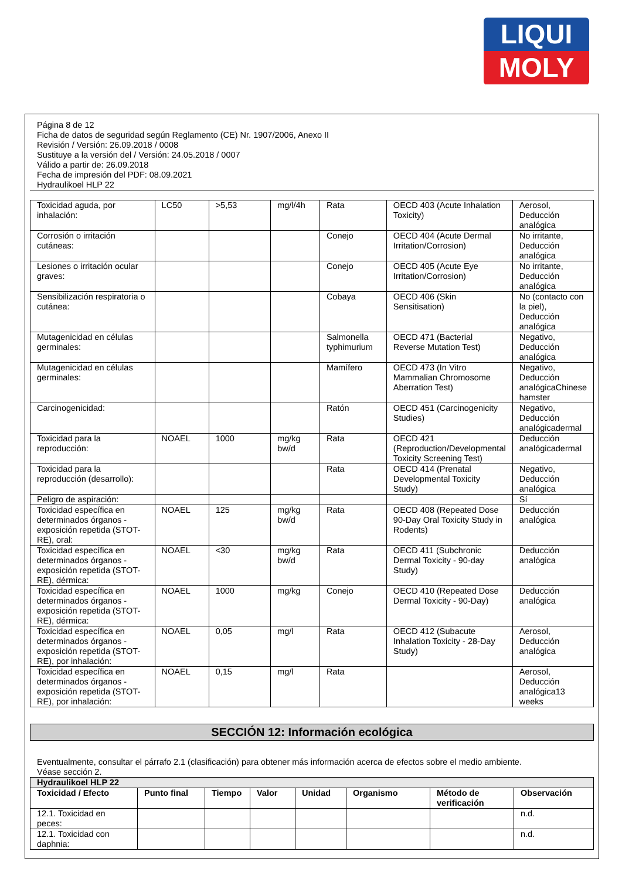LIQUI
MOLY
Página 8 de 12
Ficha de datos de seguridad según Reglamento (CE) Nr. 1907/2006, Anexo II
Revisión / Versión: 26.09.2018 / 0008
Sustituye a la versión del / Versión: 24.05.2018 / 0007
Válido a partir de: 26.09.2018
Fecha de impresión del PDF: 08.09.2021
Hydraulikoel HLP 22
| Toxicidad aguda, por inhalación: | LC50 | >5,53 | mg/l/4h | Rata | OECD 403 (Acute Inhalation Toxicity) | Aerosol, Deducción analógica |
| Corrosión o irritación cutáneas: | | | | Conejo | OECD 404 (Acute Dermal Irritation/Corrosion) | No irritante, Deducción analógica |
| Lesiones o irritación ocular graves: | | | | Conejo | OECD 405 (Acute Eye Irritation/Corrosion) | No irritante, Deducción analógica |
| Sensibilización respiratoria o cutánea: | | | | Cobaya | OECD 406 (Skin Sensitisation) | No (contacto con la piel), Deducción analógica |
| Mutagenicidad en células germinales: | | | | Salmonella typhimurium | OECD 471 (Bacterial Reverse Mutation Test) | Negativo, Deducción analógica |
| Mutagenicidad en células germinales: | | | | Mamífero | OECD 473 (In Vitro Mammalian Chromosome Aberration Test) | Negativo, Deducción analógicaChinese hamster |
| Carcinogenicidad: | | | | Ratón | OECD 451 (Carcinogenicity Studies) | Negativo, Deducción analógicadermal |
| Toxicidad para la reproducción: | NOAEL | 1000 | mg/kg bw/d | Rata | OECD 421 (Reproduction/Developmental Toxicity Screening Test) | Deducción analógicadermal |
| Toxicidad para la reproducción (desarrollo): | | | | Rata | OECD 414 (Prenatal Developmental Toxicity Study) | Negativo, Deducción analógica |
| Peligro de aspiración: | | | | | | Sí |
| Toxicidad específica en determinados órganos - exposición repetida (STOT-RE), oral: | NOAEL | 125 | mg/kg bw/d | Rata | OECD 408 (Repeated Dose 90-Day Oral Toxicity Study in Rodents) | Deducción analógica |
| Toxicidad específica en determinados órganos - exposición repetida (STOT-RE), dérmica: | NOAEL | <30 | mg/kg bw/d | Rata | OECD 411 (Subchronic Dermal Toxicity - 90-day Study) | Deducción analógica |
| Toxicidad específica en determinados órganos - exposición repetida (STOT-RE), dérmica: | NOAEL | 1000 | mg/kg | Conejo | OECD 410 (Repeated Dose Dermal Toxicity - 90-Day) | Deducción analógica |
| Toxicidad específica en determinados órganos - exposición repetida (STOT-RE), por inhalación: | NOAEL | 0,05 | mg/l | Rata | OECD 412 (Subacute Inhalation Toxicity - 28-Day Study) | Aerosol, Deducción analógica |
| Toxicidad específica en determinados órganos - exposición repetida (STOT-RE), por inhalación: | NOAEL | 0,15 | mg/l | Rata | | Aerosol, Deducción analógica13 weeks |
SECCIÓN 12: Información ecológica
Eventualmente, consultar el párrafo 2.1 (clasificación) para obtener más información acerca de efectos sobre el medio ambiente.
Véase sección 2.
| Hydraulikoel HLP 22 | | | | | | | |
| --- | --- | --- | --- | --- | --- | --- | --- |
| Toxicidad / Efecto | Punto final | Tiempo | Valor | Unidad | Organismo | Método de verificación | Observación |
| 12.1. Toxicidad en peces: | | | | | | | n.d. |
| 12.1. Toxicidad con daphnia: | | | | | | | n.d. |